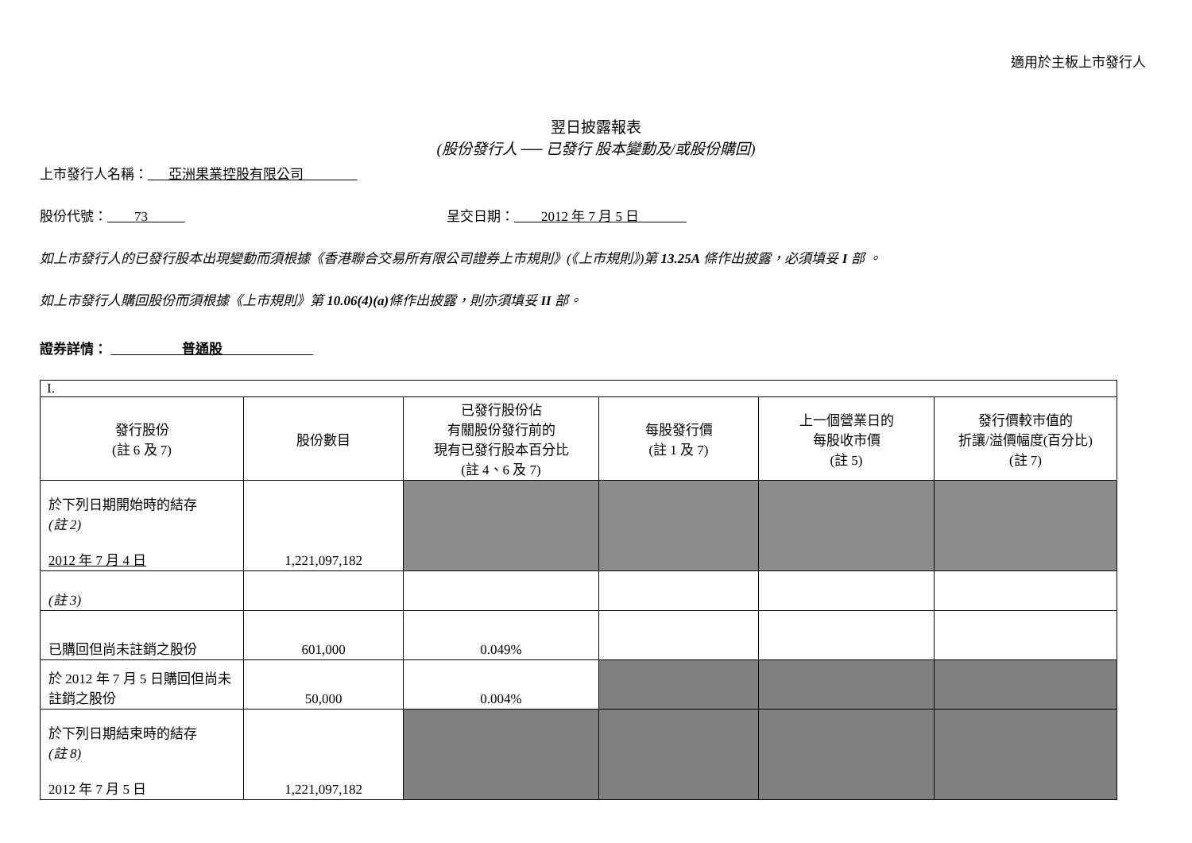適用於主板上市發行人
翌日披露報表
(股份發行人 ── 已發行 股本變動及/或股份購回)
上市發行人名稱： 亞洲果業控股有限公司
股份代號： 73 呈交日期： 2012 年 7 月 5 日
如上市發行人的已發行股本出現變動而須根據《香港聯合交易所有限公司證券上市規則》(《上市規則》)第 13.25A 條作出披露，必須填妥 I 部 。
如上市發行人購回股份而須根據《上市規則》第 10.06(4)(a) 條作出披露，則亦須填妥 II 部。
證券詳情： 普通股
| I. | | | | | |
| 發行股份 (註 6 及 7) | 股份數目 | 已發行股份佔 有關股份發行前的 現有已發行股本百分比 (註 4、6 及 7) | 每股發行價 (註 1 及 7) | 上一個營業日的 每股收市價 (註 5) | 發行價較市值的 折讓/溢價幅度(百分比) (註 7) |
| 於下列日期開始時的結存 (註 2) 2012 年 7 月 4 日 | 1,221,097,182 | | | | |
| (註 3) | | | | | |
| 已購回但尚未註銷之股份 | 601,000 | 0.049% | | | |
| 於 2012 年 7 月 5 日購回但尚未註銷之股份 | 50,000 | 0.004% | | | |
| 於下列日期結束時的結存 (註 8) 2012 年 7 月 5 日 | 1,221,097,182 | | | | |